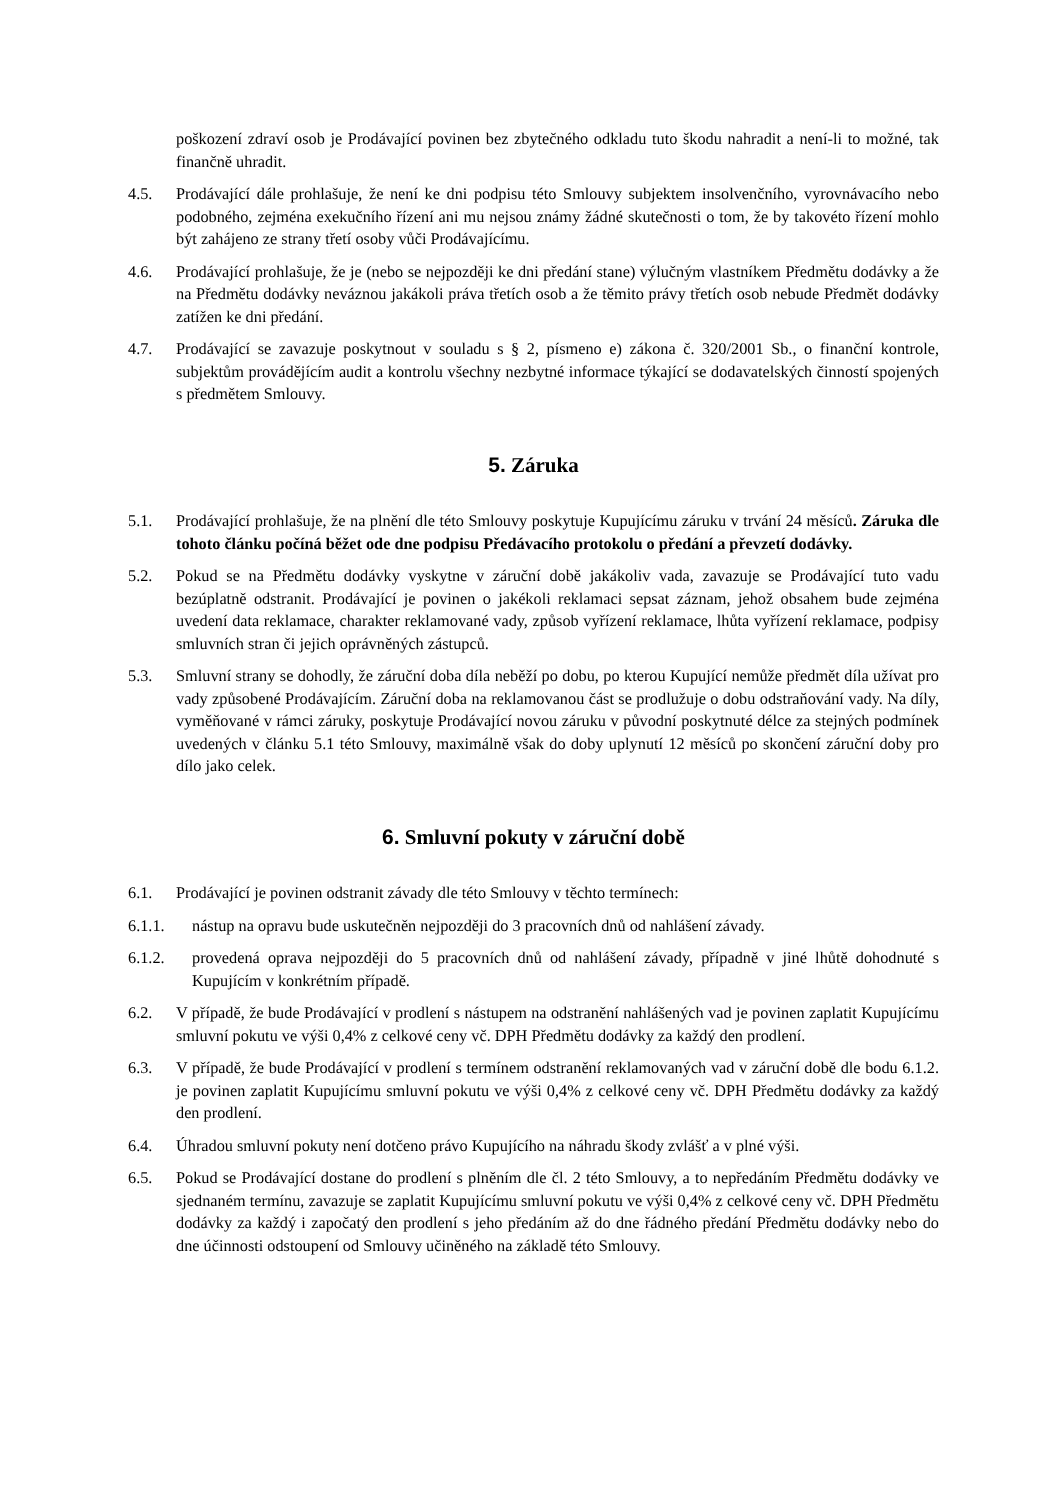poškození zdraví osob je Prodávající povinen bez zbytečného odkladu tuto škodu nahradit a není-li to možné, tak finančně uhradit.
4.5. Prodávající dále prohlašuje, že není ke dni podpisu této Smlouvy subjektem insolvenčního, vyrovnávacího nebo podobného, zejména exekučního řízení ani mu nejsou známy žádné skutečnosti o tom, že by takovéto řízení mohlo být zahájeno ze strany třetí osoby vůči Prodávajícímu.
4.6. Prodávající prohlašuje, že je (nebo se nejpozději ke dni předání stane) výlučným vlastníkem Předmětu dodávky a že na Předmětu dodávky neváznou jakákoli práva třetích osob a že těmito právy třetích osob nebude Předmět dodávky zatížen ke dni předání.
4.7. Prodávající se zavazuje poskytnout v souladu s § 2, písmeno e) zákona č. 320/2001 Sb., o finanční kontrole, subjektům provádějícím audit a kontrolu všechny nezbytné informace týkající se dodavatelských činností spojených s předmětem Smlouvy.
5. Záruka
5.1. Prodávající prohlašuje, že na plnění dle této Smlouvy poskytuje Kupujícímu záruku v trvání 24 měsíců. Záruka dle tohoto článku počíná běžet ode dne podpisu Předávacího protokolu o předání a převzetí dodávky.
5.2. Pokud se na Předmětu dodávky vyskytne v záruční době jakákoliv vada, zavazuje se Prodávající tuto vadu bezúplatně odstranit. Prodávající je povinen o jakékoli reklamaci sepsat záznam, jehož obsahem bude zejména uvedení data reklamace, charakter reklamované vady, způsob vyřízení reklamace, lhůta vyřízení reklamace, podpisy smluvních stran či jejich oprávněných zástupců.
5.3. Smluvní strany se dohodly, že záruční doba díla neběží po dobu, po kterou Kupující nemůže předmět díla užívat pro vady způsobené Prodávajícím. Záruční doba na reklamovanou část se prodlužuje o dobu odstraňování vady. Na díly, vyměňované v rámci záruky, poskytuje Prodávající novou záruku v původní poskytnuté délce za stejných podmínek uvedených v článku 5.1 této Smlouvy, maximálně však do doby uplynutí 12 měsíců po skončení záruční doby pro dílo jako celek.
6. Smluvní pokuty v záruční době
6.1. Prodávající je povinen odstranit závady dle této Smlouvy v těchto termínech:
6.1.1. nástup na opravu bude uskutečněn nejpozději do 3 pracovních dnů od nahlášení závady.
6.1.2. provedená oprava nejpozději do 5 pracovních dnů od nahlášení závady, případně v jiné lhůtě dohodnuté s Kupujícím v konkrétním případě.
6.2. V případě, že bude Prodávající v prodlení s nástupem na odstranění nahlášených vad je povinen zaplatit Kupujícímu smluvní pokutu ve výši 0,4% z celkové ceny vč. DPH Předmětu dodávky za každý den prodlení.
6.3. V případě, že bude Prodávající v prodlení s termínem odstranění reklamovaných vad v záruční době dle bodu 6.1.2. je povinen zaplatit Kupujícímu smluvní pokutu ve výši 0,4% z celkové ceny vč. DPH Předmětu dodávky za každý den prodlení.
6.4. Úhradou smluvní pokuty není dotčeno právo Kupujícího na náhradu škody zvlášť a v plné výši.
6.5. Pokud se Prodávající dostane do prodlení s plněním dle čl. 2 této Smlouvy, a to nepředáním Předmětu dodávky ve sjednaném termínu, zavazuje se zaplatit Kupujícímu smluvní pokutu ve výši 0,4% z celkové ceny vč. DPH Předmětu dodávky za každý i započatý den prodlení s jeho předáním až do dne řádného předání Předmětu dodávky nebo do dne účinnosti odstoupení od Smlouvy učiněného na základě této Smlouvy.